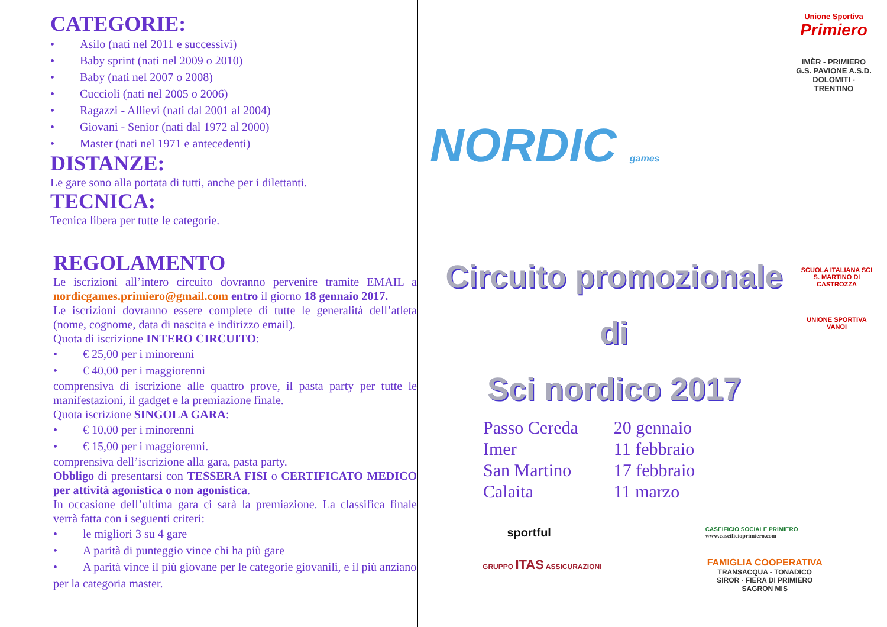CATEGORIE:
• Asilo (nati nel 2011 e successivi)
• Baby sprint (nati nel 2009 o 2010)
• Baby (nati nel 2007 o 2008)
• Cuccioli (nati nel 2005 o 2006)
• Ragazzi - Allievi (nati dal 2001 al 2004)
• Giovani - Senior (nati dal 1972 al 2000)
• Master (nati nel 1971 e antecedenti)
DISTANZE:
Le gare sono alla portata di tutti, anche per i dilettanti.
TECNICA:
Tecnica libera per tutte le categorie.
REGOLAMENTO
Le iscrizioni all’intero circuito dovranno pervenire tramite EMAIL a nordicgames.primiero@gmail.com entro il giorno 18 gennaio 2017.
Le iscrizioni dovranno essere complete di tutte le generalità dell’atleta (nome, cognome, data di nascita e indirizzo email).
Quota di iscrizione INTERO CIRCUITO:
• € 25,00 per i minorenni
• € 40,00 per i maggiorenni
comprensiva di iscrizione alle quattro prove, il pasta party per tutte le manifestazioni, il gadget e la premiazione finale.
Quota iscrizione SINGOLA GARA:
• € 10,00 per i minorenni
• € 15,00 per i maggiorenni.
comprensiva dell’iscrizione alla gara, pasta party.
Obbligo di presentarsi con TESSERA FISI o CERTIFICATO MEDICO per attività agonistica o non agonistica.
In occasione dell’ultima gara ci sarà la premiazione. La classifica finale verrà fatta con i seguenti criteri:
• le migliori 3 su 4 gare
• A parità di punteggio vince chi ha più gare
• A parità vince il più giovane per le categorie giovanili, e il più anziano per la categoria master.
NORDIC games
Unione Sportiva
Primiero
IMÈR - PRIMIERO
G.S. PAVIONE A.S.D.
DOLOMITI - TRENTINO
Circuito promozionale di
Sci nordico 2017
| Passo Cereda | 20 gennaio |
| Imer | 11 febbraio |
| San Martino | 17 febbraio |
| Calaita | 11 marzo |
SCUOLA ITALIANA SCI
S. MARTINO DI CASTROZZA
UNIONE SPORTIVA VANOI
sportful
CASEIFICIO SOCIALE PRIMIERO
www.caseificioprimiero.com
GRUPPO ITAS ASSICURAZIONI
FAMIGLIA COOPERATIVA
TRANSACQUA - TONADICO
SIROR - FIERA DI PRIMIERO
SAGRON MIS